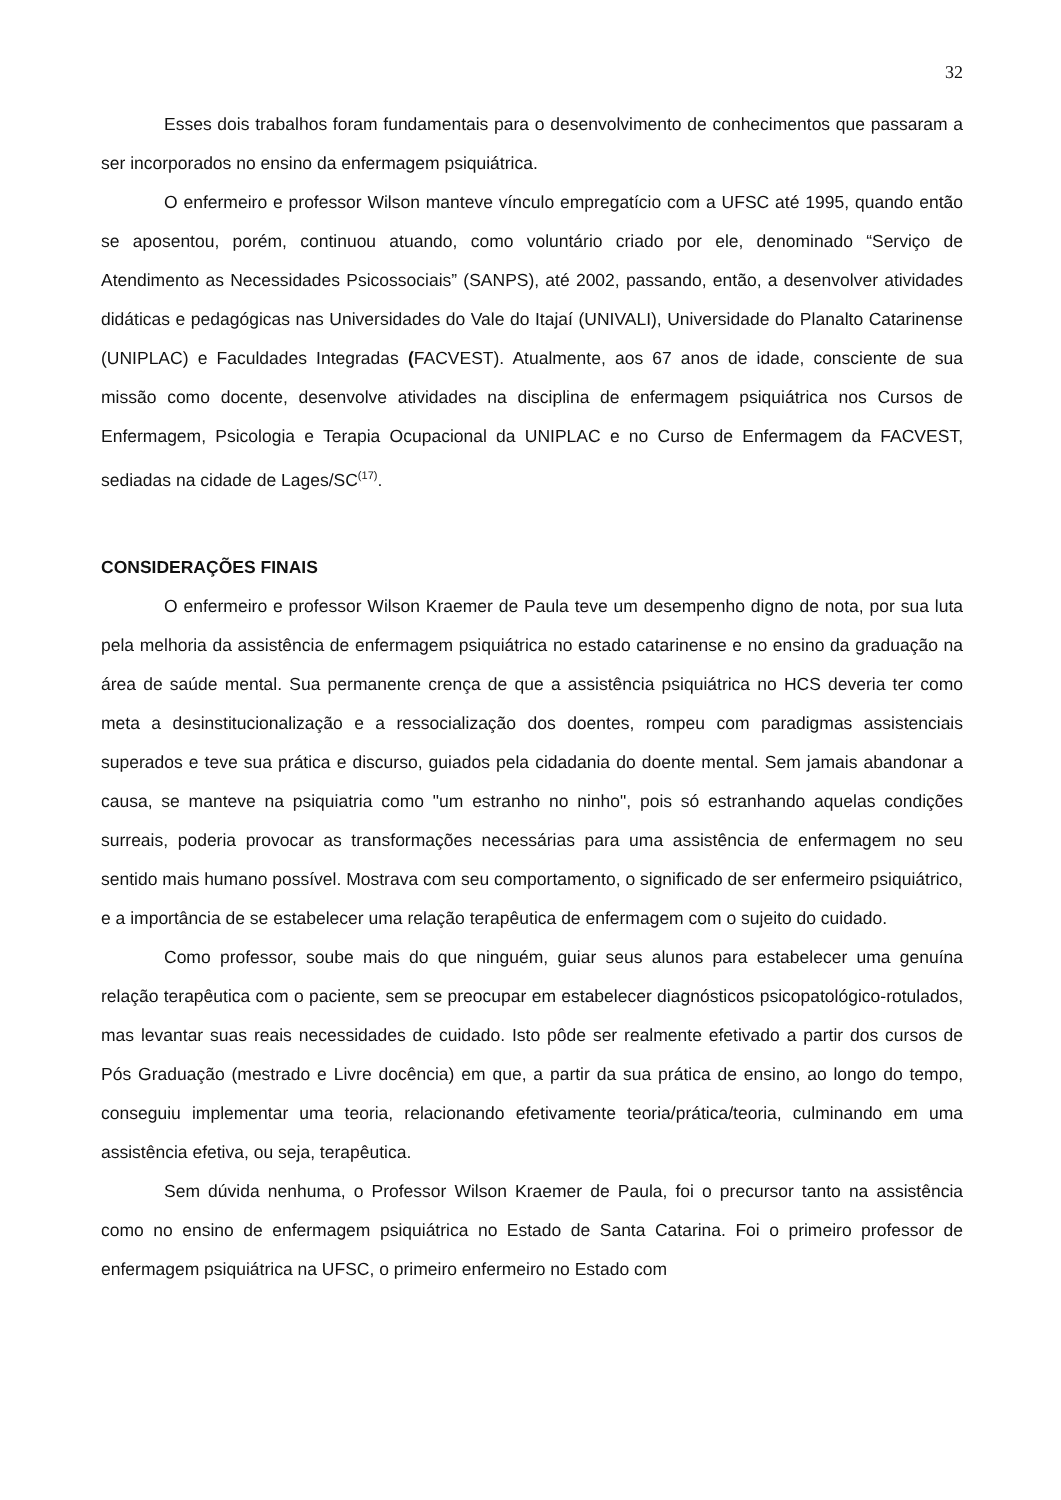32
Esses dois trabalhos foram fundamentais para o desenvolvimento de conhecimentos que passaram a ser incorporados no ensino da enfermagem psiquiátrica.
O enfermeiro e professor Wilson manteve vínculo empregatício com a UFSC até 1995, quando então se aposentou, porém, continuou atuando, como voluntário criado por ele, denominado “Serviço de Atendimento as Necessidades Psicossociais” (SANPS), até 2002, passando, então, a desenvolver atividades didáticas e pedagógicas nas Universidades do Vale do Itajaí (UNIVALI), Universidade do Planalto Catarinense (UNIPLAC) e Faculdades Integradas (FACVEST). Atualmente, aos 67 anos de idade, consciente de sua missão como docente, desenvolve atividades na disciplina de enfermagem psiquiátrica nos Cursos de Enfermagem, Psicologia e Terapia Ocupacional da UNIPLAC e no Curso de Enfermagem da FACVEST, sediadas na cidade de Lages/SC<sup>(17)</sup>.
CONSIDERAÇÕES FINAIS
O enfermeiro e professor Wilson Kraemer de Paula teve um desempenho digno de nota, por sua luta pela melhoria da assistência de enfermagem psiquiátrica no estado catarinense e no ensino da graduação na área de saúde mental. Sua permanente crença de que a assistência psiquiátrica no HCS deveria ter como meta a desinstitucionalização e a ressocialização dos doentes, rompeu com paradigmas assistenciais superados e teve sua prática e discurso, guiados pela cidadania do doente mental. Sem jamais abandonar a causa, se manteve na psiquiatria como "um estranho no ninho", pois só estranhando aquelas condições surreais, poderia provocar as transformações necessárias para uma assistência de enfermagem no seu sentido mais humano possível. Mostrava com seu comportamento, o significado de ser enfermeiro psiquiátrico, e a importância de se estabelecer uma relação terapêutica de enfermagem com o sujeito do cuidado.
Como professor, soube mais do que ninguém, guiar seus alunos para estabelecer uma genuína relação terapêutica com o paciente, sem se preocupar em estabelecer diagnósticos psicopatológico-rotulados, mas levantar suas reais necessidades de cuidado. Isto pôde ser realmente efetivado a partir dos cursos de Pós Graduação (mestrado e Livre docência) em que, a partir da sua prática de ensino, ao longo do tempo, conseguiu implementar uma teoria, relacionando efetivamente teoria/prática/teoria, culminando em uma assistência efetiva, ou seja, terapêutica.
Sem dúvida nenhuma, o Professor Wilson Kraemer de Paula, foi o precursor tanto na assistência como no ensino de enfermagem psiquiátrica no Estado de Santa Catarina. Foi o primeiro professor de enfermagem psiquiátrica na UFSC, o primeiro enfermeiro no Estado com